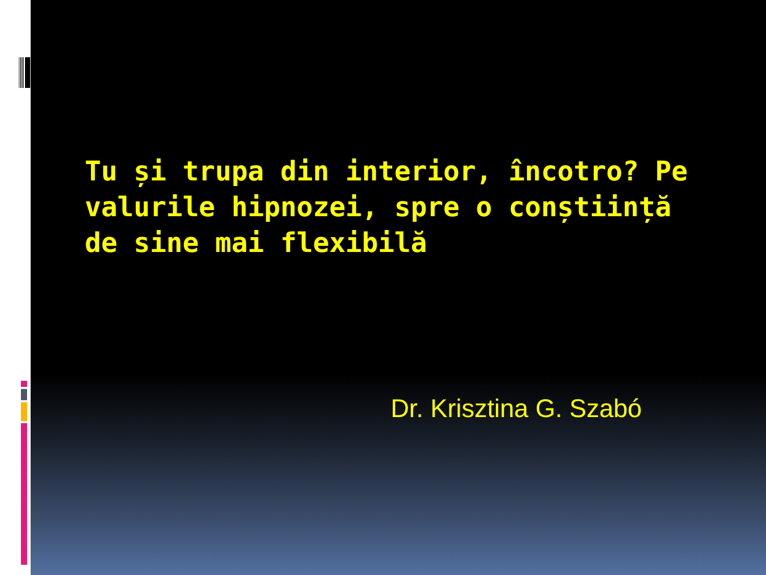Tu și trupa din interior, încotro? Pe valurile hipnozei, spre o conștiință de sine mai flexibilă
Dr. Krisztina G. Szabó